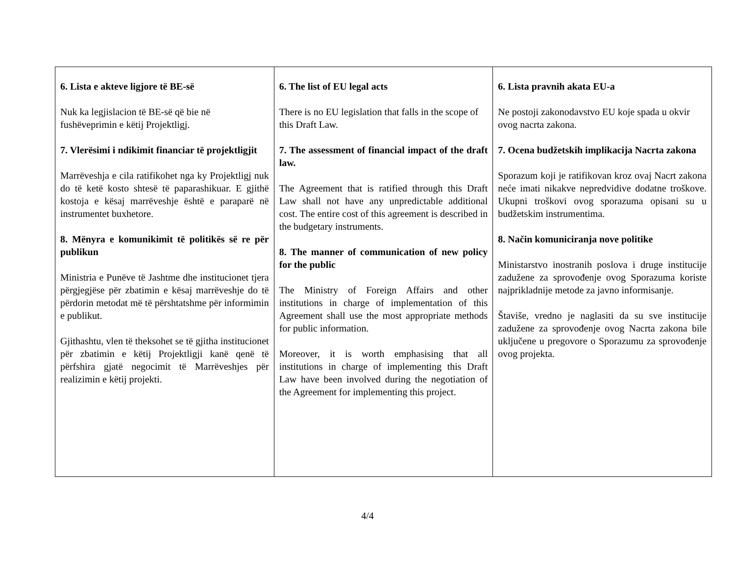| 6. Lista e akteve ligjore të BE-së Nuk ka legjislacion të BE-së që bie në fushëveprimin e këtij Projektligj. 7. Vlerësimi i ndikimit financiar të projektligjit Marrëveshja e cila ratifikohet nga ky Projektligj nuk do të ketë kosto shtesë të paparashikuar. E gjithë kostoja e kësaj marrëveshje është e paraparë në instrumentet buxhetore. 8. Mënyra e komunikimit të politikës së re për publikun Ministria e Punëve të Jashtme dhe institucionet tjera përgjegjëse për zbatimin e kësaj marrëveshje do të përdorin metodat më të përshtatshme për informimin e publikut. Gjithashtu, vlen të theksohet se të gjitha institucionet për zbatimin e këtij Projektligji kanë qenë të përfshira gjatë negocimit të Marrëveshjes për realizimin e këtij projekti. | 6. The list of EU legal acts There is no EU legislation that falls in the scope of this Draft Law. 7. The assessment of financial impact of the draft law. The Agreement that is ratified through this Draft Law shall not have any unpredictable additional cost. The entire cost of this agreement is described in the budgetary instruments. 8. The manner of communication of new policy for the public The Ministry of Foreign Affairs and other institutions in charge of implementation of this Agreement shall use the most appropriate methods for public information. Moreover, it is worth emphasising that all institutions in charge of implementing this Draft Law have been involved during the negotiation of the Agreement for implementing this project. | 6. Lista pravnih akata EU-a Ne postoji zakonodavstvo EU koje spada u okvir ovog nacrta zakona. 7. Ocena budžetskih implikacija Nacrta zakona Sporazum koji je ratifikovan kroz ovaj Nacrt zakona neće imati nikakve nepredvidive dodatne troškove. Ukupni troškovi ovog sporazuma opisani su u budžetskim instrumentima. 8. Način komuniciranja nove politike Ministarstvo inostranih poslova i druge institucije zadužene za sprovođenje ovog Sporazuma koriste najprikladnije metode za javno informisanje. Štaviše, vredno je naglasiti da su sve institucije zadužene za sprovođenje ovog Nacrta zakona bile uključene u pregovore o Sporazumu za sprovođenje ovog projekta. |
4/4